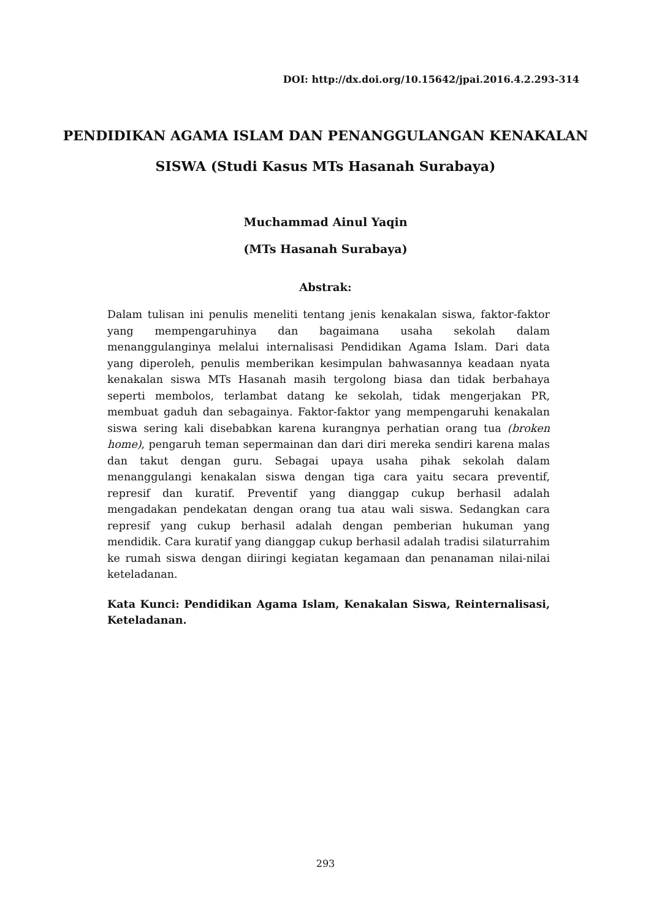DOI: http://dx.doi.org/10.15642/jpai.2016.4.2.293-314
PENDIDIKAN AGAMA ISLAM DAN PENANGGULANGAN KENAKALAN SISWA (Studi Kasus MTs Hasanah Surabaya)
Muchammad Ainul Yaqin
(MTs Hasanah Surabaya)
Abstrak:
Dalam tulisan ini penulis meneliti tentang jenis kenakalan siswa, faktor-faktor yang mempengaruhinya dan bagaimana usaha sekolah dalam menanggulanginya melalui internalisasi Pendidikan Agama Islam. Dari data yang diperoleh, penulis memberikan kesimpulan bahwasannya keadaan nyata kenakalan siswa MTs Hasanah masih tergolong biasa dan tidak berbahaya seperti membolos, terlambat datang ke sekolah, tidak mengerjakan PR, membuat gaduh dan sebagainya. Faktor-faktor yang mempengaruhi kenakalan siswa sering kali disebabkan karena kurangnya perhatian orang tua (broken home), pengaruh teman sepermainan dan dari diri mereka sendiri karena malas dan takut dengan guru. Sebagai upaya usaha pihak sekolah dalam menanggulangi kenakalan siswa dengan tiga cara yaitu secara preventif, represif dan kuratif. Preventif yang dianggap cukup berhasil adalah mengadakan pendekatan dengan orang tua atau wali siswa. Sedangkan cara represif yang cukup berhasil adalah dengan pemberian hukuman yang mendidik. Cara kuratif yang dianggap cukup berhasil adalah tradisi silaturrahim ke rumah siswa dengan diiringi kegiatan kegamaan dan penanaman nilai-nilai keteladanan.
Kata Kunci: Pendidikan Agama Islam, Kenakalan Siswa, Reinternalisasi, Keteladanan.
293